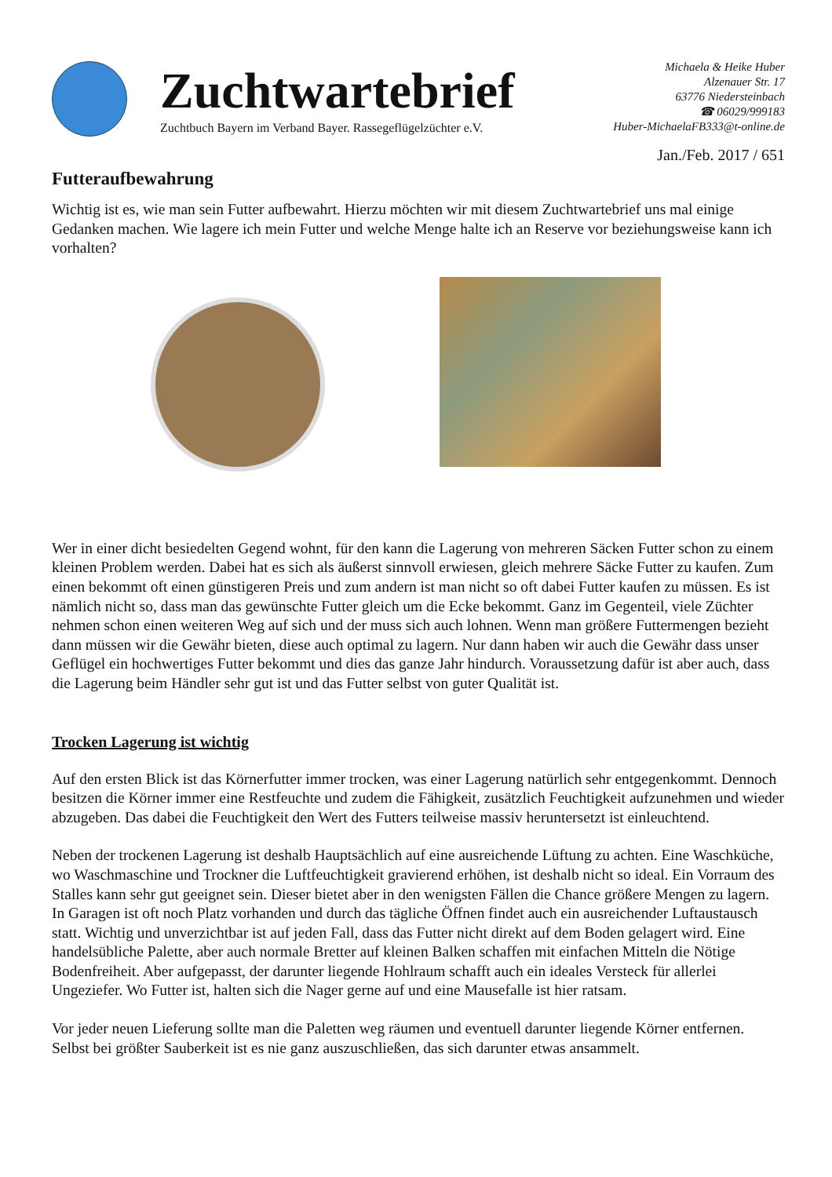Zuchtwartebrief
Zuchtbuch Bayern im Verband Bayer. Rassegeflügelzüchter e.V.
Michaela & Heike Huber
Alzenauer Str. 17
63776 Niedersteinbach
☎ 06029/999183
Huber-MichaelaFB333@t-online.de
Jan./Feb. 2017 / 651
Futteraufbewahrung
Wichtig ist es, wie man sein Futter aufbewahrt. Hierzu möchten wir mit diesem Zuchtwartebrief uns mal einige Gedanken machen. Wie lagere ich mein Futter und welche Menge halte ich an Reserve vor beziehungsweise kann ich vorhalten?
Wer in einer dicht besiedelten Gegend wohnt, für den kann die Lagerung von mehreren Säcken Futter schon zu einem kleinen Problem werden. Dabei hat es sich als äußerst sinnvoll erwiesen, gleich mehrere Säcke Futter zu kaufen. Zum einen bekommt oft einen günstigeren Preis und zum andern ist man nicht so oft dabei Futter kaufen zu müssen. Es ist nämlich nicht so, dass man das gewünschte Futter gleich um die Ecke bekommt. Ganz im Gegenteil, viele Züchter nehmen schon einen weiteren Weg auf sich und der muss sich auch lohnen. Wenn man größere Futtermengen bezieht dann müssen wir die Gewähr bieten, diese auch optimal zu lagern. Nur dann haben wir auch die Gewähr dass unser Geflügel ein hochwertiges Futter bekommt und dies das ganze Jahr hindurch. Voraussetzung dafür ist aber auch, dass die Lagerung beim Händler sehr gut ist und das Futter selbst von guter Qualität ist.
Trocken Lagerung ist wichtig
Auf den ersten Blick ist das Körnerfutter immer trocken, was einer Lagerung natürlich sehr entgegenkommt. Dennoch besitzen die Körner immer eine Restfeuchte und zudem die Fähigkeit, zusätzlich Feuchtigkeit aufzunehmen und wieder abzugeben. Das dabei die Feuchtigkeit den Wert des Futters teilweise massiv heruntersetzt ist einleuchtend.
Neben der trockenen Lagerung ist deshalb Hauptsächlich auf eine ausreichende Lüftung zu achten. Eine Waschküche, wo Waschmaschine und Trockner die Luftfeuchtigkeit gravierend erhöhen, ist deshalb nicht so ideal. Ein Vorraum des Stalles kann sehr gut geeignet sein. Dieser bietet aber in den wenigsten Fällen die Chance größere Mengen zu lagern. In Garagen ist oft noch Platz vorhanden und durch das tägliche Öffnen findet auch ein ausreichender Luftaustausch statt. Wichtig und unverzichtbar ist auf jeden Fall, dass das Futter nicht direkt auf dem Boden gelagert wird. Eine handelsübliche Palette, aber auch normale Bretter auf kleinen Balken schaffen mit einfachen Mitteln die Nötige Bodenfreiheit. Aber aufgepasst, der darunter liegende Hohlraum schafft auch ein ideales Versteck für allerlei Ungeziefer. Wo Futter ist, halten sich die Nager gerne auf und eine Mausefalle ist hier ratsam.
Vor jeder neuen Lieferung sollte man die Paletten weg räumen und eventuell darunter liegende Körner entfernen. Selbst bei größter Sauberkeit ist es nie ganz auszuschließen, das sich darunter etwas ansammelt.